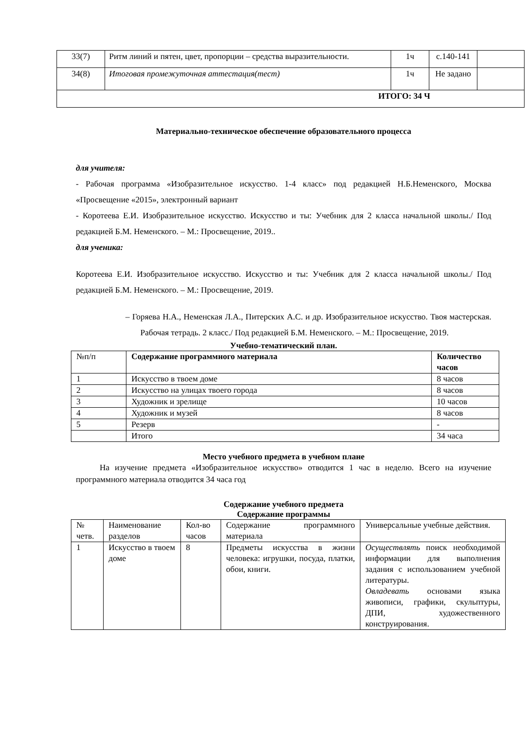| 33(7) | Ритм линий и пятен, цвет, пропорции – средства выразительности. | 1ч | с.140-141 | |
| 34(8) | Итоговая промежуточная аттестация(тест) | 1ч | Не задано | |
| ИТОГО: 34 Ч | | | | |
Материально-техническое обеспечение образовательного процесса
для учителя:
- Рабочая программа «Изобразительное искусство. 1-4 класс» под редакцией Н.Б.Неменского, Москва «Просвещение «2015», электронный вариант
- Коротеева Е.И. Изобразительное искусство. Искусство и ты: Учебник для 2 класса начальной школы./ Под редакцией Б.М. Неменского. – М.: Просвещение, 2019..
для ученика:
Коротеева Е.И. Изобразительное искусство. Искусство и ты: Учебник для 2 класса начальной школы./ Под редакцией Б.М. Неменского. – М.: Просвещение, 2019.
– Горяева Н.А., Неменская Л.А., Питерских А.С. и др. Изобразительное искусство. Твоя мастерская. Рабочая тетрадь. 2 класс./ Под редакцией Б.М. Неменского. – М.: Просвещение, 2019.
Учебно-тематический план.
| №п/п | Содержание программного материала | Количество часов |
| 1 | Искусство в твоем доме | 8 часов |
| 2 | Искусство на улицах твоего города | 8 часов |
| 3 | Художник и зрелище | 10 часов |
| 4 | Художник и музей | 8 часов |
| 5 | Резерв | - |
| | Итого | 34 часа |
Место учебного предмета в учебном плане
На изучение предмета «Изобразительное искусство» отводится 1 час в неделю. Всего на изучение программного материала отводится 34 часа год
Содержание учебного предмета
Содержание программы
| № четв. | Наименование разделов | Кол-во часов | Содержание программного материала | Универсальные учебные действия. |
| 1 | Искусство в твоем доме | 8 | Предметы искусства в жизни человека: игрушки, посуда, платки, обои, книги. | Осуществлять поиск необходимой информации для выполнения задания с использованием учебной литературы. Овладевать основами языка живописи, графики, скульптуры, ДПИ, художественного конструирования. |